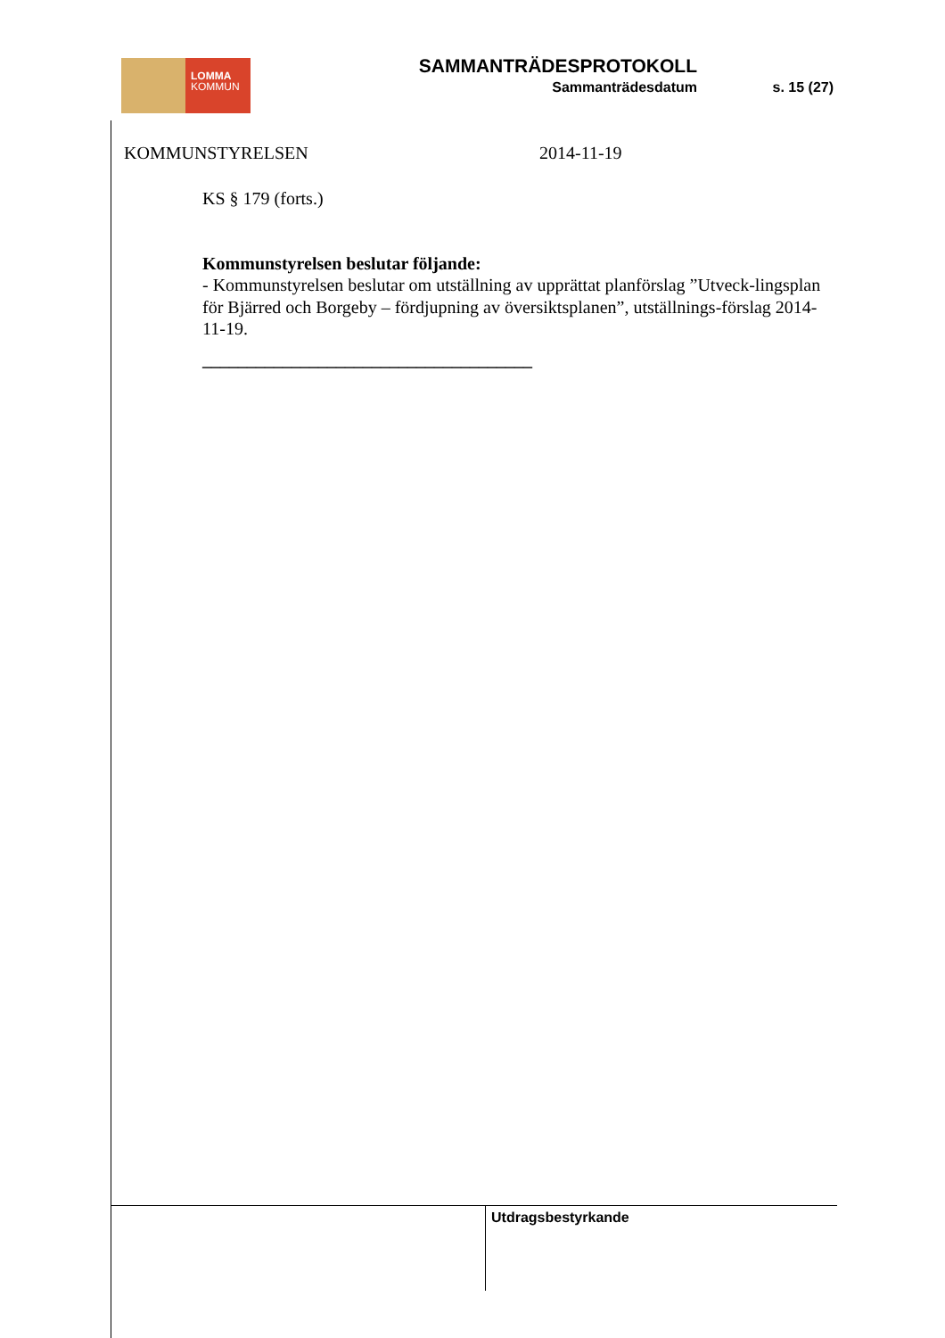LOMMA
KOMMUN
SAMMANTRÄDESPROTOKOLL
Sammanträdesdatum s. 15 (27)
KOMMUNSTYRELSEN 2014-11-19
KS § 179 (forts.)
Kommunstyrelsen beslutar följande:
- Kommunstyrelsen beslutar om utställning av upprättat planförslag ”Utveck-lingsplan för Bjärred och Borgeby – fördjupning av översiktsplanen”, utställnings-förslag 2014-11-19.
_____________________________________
Utdragsbestyrkande